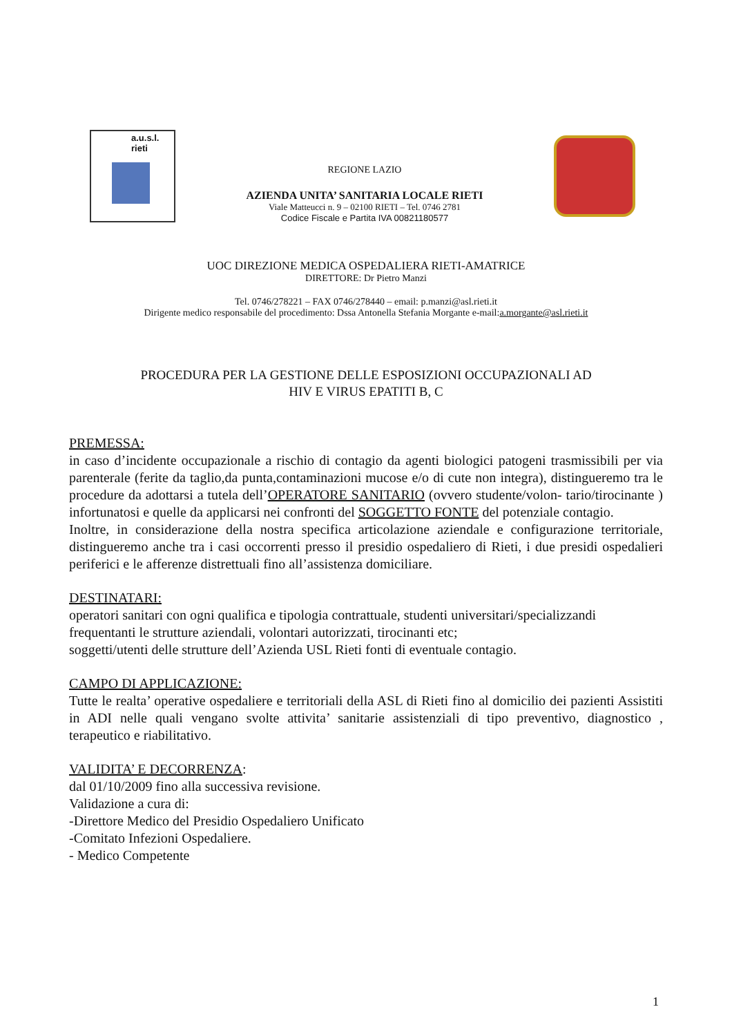a.u.s.l.
rieti
REGIONE LAZIO
AZIENDA UNITA’ SANITARIA LOCALE RIETI
Viale Matteucci n. 9 – 02100 RIETI – Tel. 0746 2781
Codice Fiscale e Partita IVA 00821180577
UOC DIREZIONE MEDICA OSPEDALIERA RIETI-AMATRICE
DIRETTORE: Dr Pietro Manzi
Tel. 0746/278221 – FAX 0746/278440 – email: p.manzi@asl.rieti.it
Dirigente medico responsabile del procedimento: Dssa Antonella Stefania Morgante e-mail:a.morgante@asl.rieti.it
PROCEDURA PER LA GESTIONE DELLE ESPOSIZIONI OCCUPAZIONALI AD
HIV E VIRUS EPATITI B, C
PREMESSA:
in caso d’incidente occupazionale a rischio di contagio da agenti biologici patogeni trasmissibili per via parenterale (ferite da taglio,da punta,contaminazioni mucose e/o di cute non integra), distingueremo tra le procedure da adottarsi a tutela dell’OPERATORE SANITARIO (ovvero studente/volon- tario/tirocinante ) infortunatosi e quelle da applicarsi nei confronti del SOGGETTO FONTE del potenziale contagio.
Inoltre, in considerazione della nostra specifica articolazione aziendale e configurazione territoriale, distingueremo anche tra i casi occorrenti presso il presidio ospedaliero di Rieti, i due presidi ospedalieri periferici e le afferenze distrettuali fino all’assistenza domiciliare.
DESTINATARI:
operatori sanitari con ogni qualifica e tipologia contrattuale, studenti universitari/specializzandi frequentanti le strutture aziendali, volontari autorizzati, tirocinanti etc;
soggetti/utenti delle strutture dell’Azienda USL Rieti fonti di eventuale contagio.
CAMPO DI APPLICAZIONE:
Tutte le realta’ operative ospedaliere e territoriali della ASL di Rieti fino al domicilio dei pazienti Assistiti in ADI nelle quali vengano svolte attivita’ sanitarie assistenziali di tipo preventivo, diagnostico , terapeutico e riabilitativo.
VALIDITA’ E DECORRENZA:
dal 01/10/2009 fino alla successiva revisione.
Validazione a cura di:
-Direttore Medico del Presidio Ospedaliero Unificato
-Comitato Infezioni Ospedaliere.
- Medico Competente
1